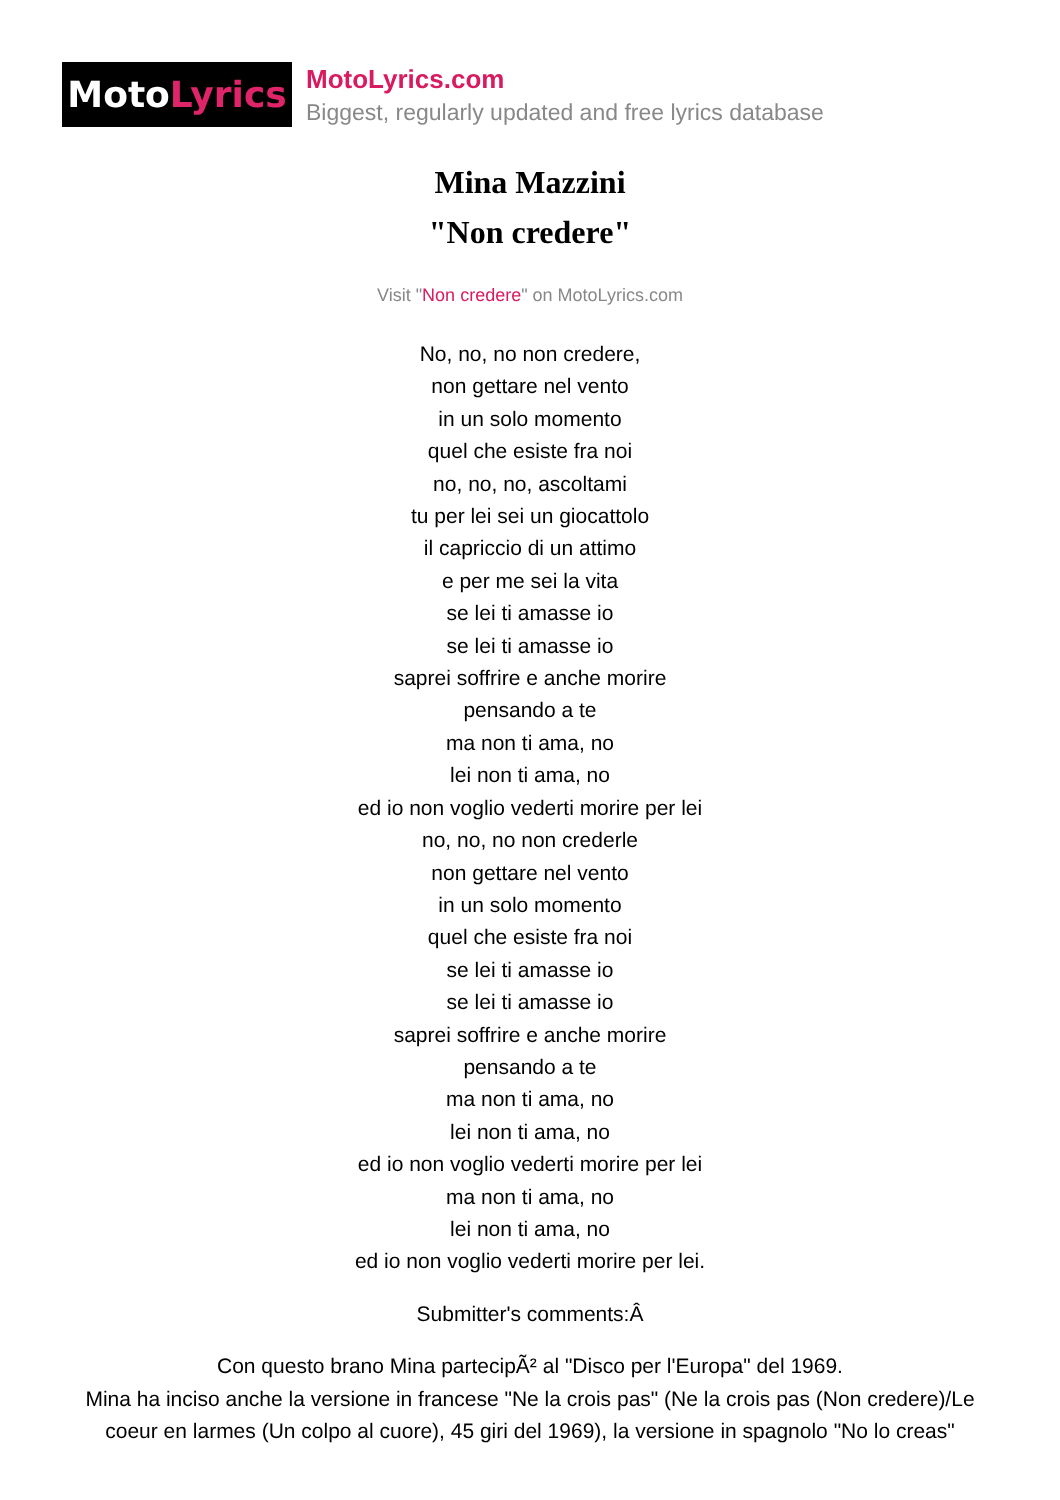Moto Lyrics
MotoLyrics.com
Biggest, regularly updated and free lyrics database
Mina Mazzini
"Non credere"
Visit "Non credere" on MotoLyrics.com
No, no, no non credere,
non gettare nel vento
in un solo momento
quel che esiste fra noi
no, no, no, ascoltami
tu per lei sei un giocattolo
il capriccio di un attimo
e per me sei la vita
se lei ti amasse io
se lei ti amasse io
saprei soffrire e anche morire
pensando a te
ma non ti ama, no
lei non ti ama, no
ed io non voglio vederti morire per lei
no, no, no non crederle
non gettare nel vento
in un solo momento
quel che esiste fra noi
se lei ti amasse io
se lei ti amasse io
saprei soffrire e anche morire
pensando a te
ma non ti ama, no
lei non ti ama, no
ed io non voglio vederti morire per lei
ma non ti ama, no
lei non ti ama, no
ed io non voglio vederti morire per lei.
Submitter's comments:Â
Con questo brano Mina partecipÃ² al "Disco per l'Europa" del 1969.
Mina ha inciso anche la versione in francese "Ne la crois pas" (Ne la crois pas (Non credere)/Le coeur en larmes (Un colpo al cuore), 45 giri del 1969), la versione in spagnolo "No lo creas"